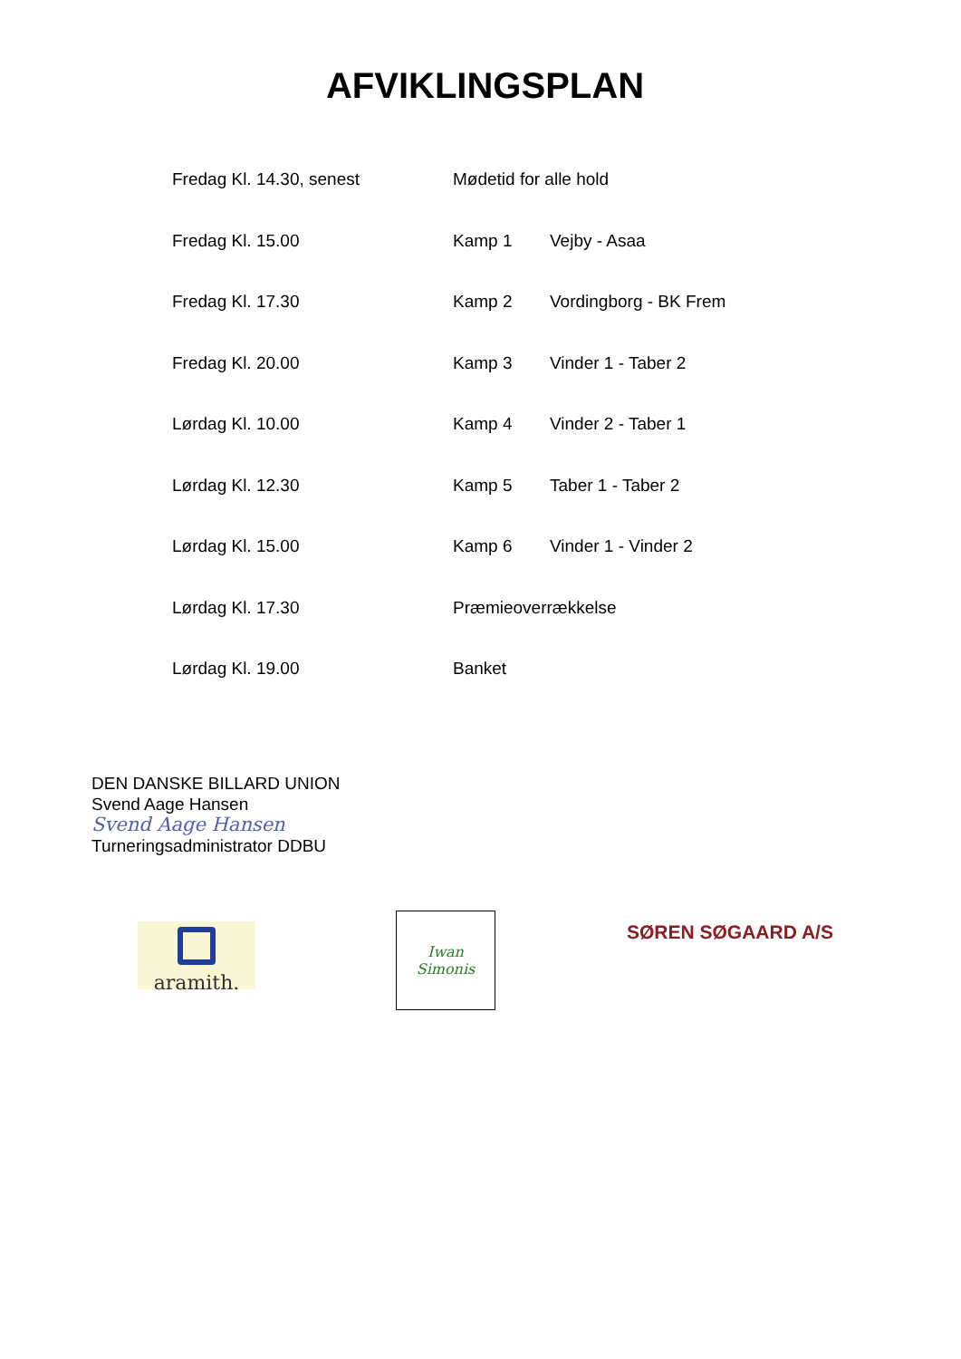AFVIKLINGSPLAN
| Fredag Kl. 14.30, senest | Mødetid for alle hold | |
| Fredag Kl. 15.00 | Kamp 1 | Vejby - Asaa |
| Fredag Kl. 17.30 | Kamp 2 | Vordingborg - BK Frem |
| Fredag Kl. 20.00 | Kamp 3 | Vinder 1 - Taber 2 |
| Lørdag Kl. 10.00 | Kamp 4 | Vinder 2 - Taber 1 |
| Lørdag Kl. 12.30 | Kamp 5 | Taber 1 - Taber 2 |
| Lørdag Kl. 15.00 | Kamp 6 | Vinder 1 - Vinder 2 |
| Lørdag Kl. 17.30 | Præmieoverrækkelse | |
| Lørdag Kl. 19.00 | Banket | |
DEN DANSKE BILLARD UNION
Svend Aage Hansen
Svend Aage Hansen
Turneringsadministrator DDBU
aramith.
Iwan Simonis
SØREN SØGAARD A/S